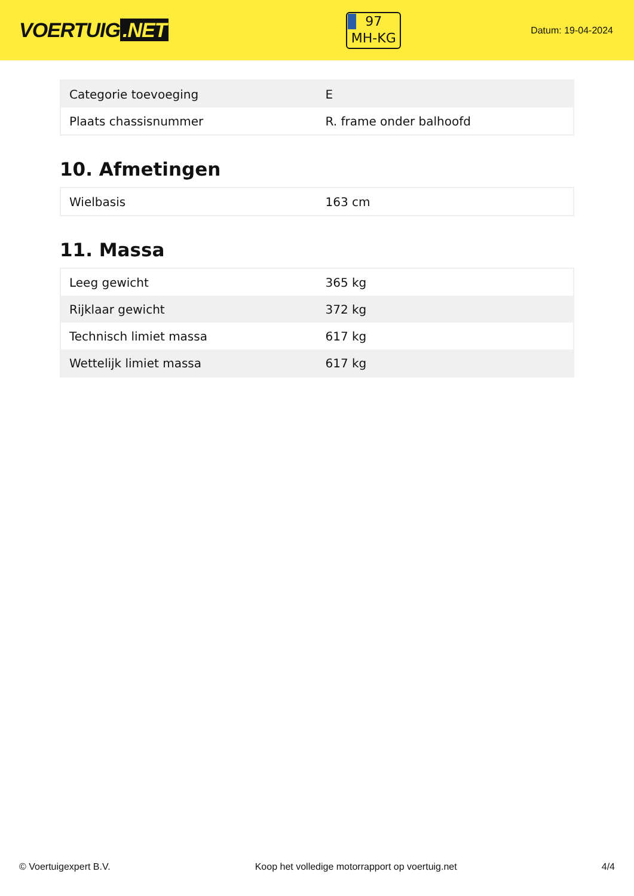VOERTUIG.NET
97
MH-KG
Datum: 19-04-2024
| Categorie toevoeging | E |
| Plaats chassisnummer | R. frame onder balhoofd |
10. Afmetingen
| Wielbasis | 163 cm |
11. Massa
| Leeg gewicht | 365 kg |
| Rijklaar gewicht | 372 kg |
| Technisch limiet massa | 617 kg |
| Wettelijk limiet massa | 617 kg |
© Voertuigexpert B.V. Koop het volledige motorrapport op voertuig.net 4/4